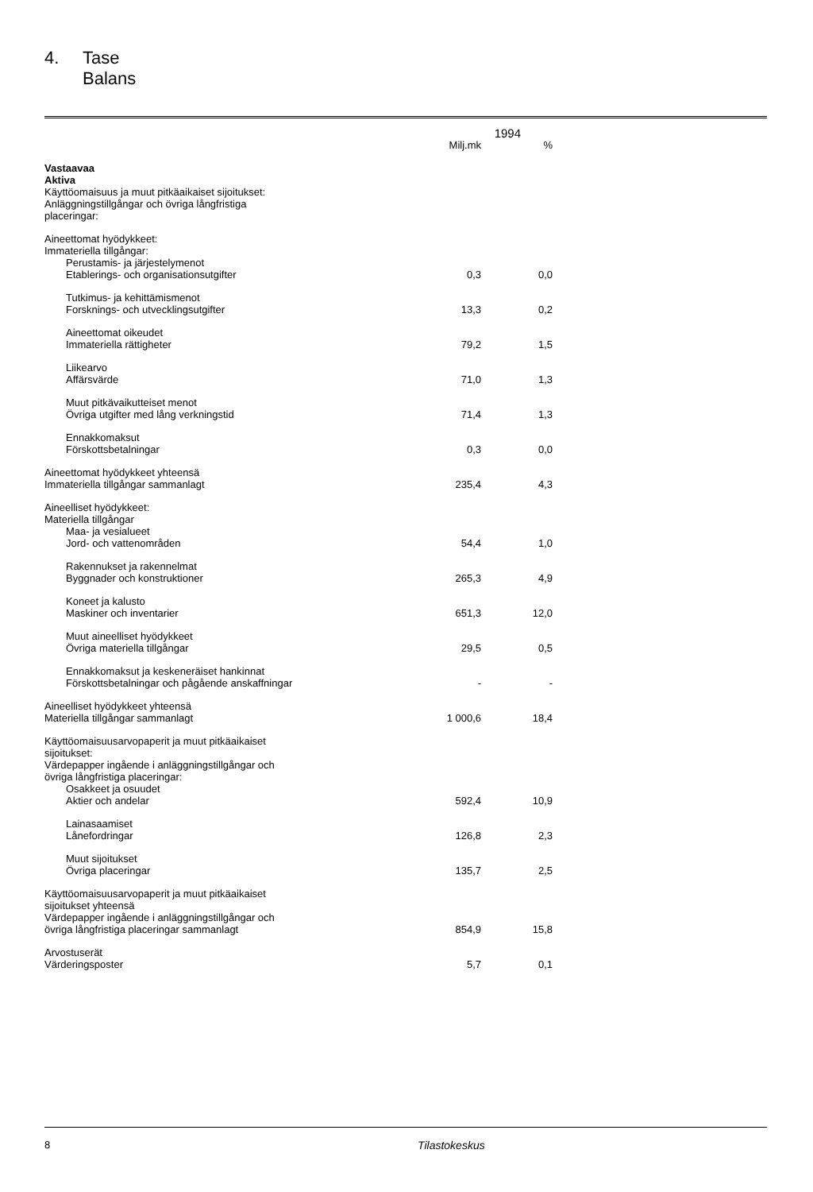4. Tase
Balans
| | 1994 | |
| | Milj.mk | % |
| Vastaavaa Aktiva Käyttöomaisuus ja muut pitkäaikaiset sijoitukset: Anläggningstillgångar och övriga långfristiga placeringar: | | |
| Aineettomat hyödykkeet: Immateriella tillgångar: | | |
| Perustamis- ja järjestelymenot Etablerings- och organisationsutgifter | 0,3 | 0,0 |
| Tutkimus- ja kehittämismenot Forsknings- och utvecklingsutgifter | 13,3 | 0,2 |
| Aineettomat oikeudet Immateriella rättigheter | 79,2 | 1,5 |
| Liikearvo Affärsvärde | 71,0 | 1,3 |
| Muut pitkävaikutteiset menot Övriga utgifter med lång verkningstid | 71,4 | 1,3 |
| Ennakkomaksut Förskottsbetalningar | 0,3 | 0,0 |
| Aineettomat hyödykkeet yhteensä Immateriella tillgångar sammanlagt | 235,4 | 4,3 |
| Aineelliset hyödykkeet: Materiella tillgångar | | |
| Maa- ja vesialueet Jord- och vattenområden | 54,4 | 1,0 |
| Rakennukset ja rakennelmat Byggnader och konstruktioner | 265,3 | 4,9 |
| Koneet ja kalusto Maskiner och inventarier | 651,3 | 12,0 |
| Muut aineelliset hyödykkeet Övriga materiella tillgångar | 29,5 | 0,5 |
| Ennakkomaksut ja keskeneräiset hankinnat Förskottsbetalningar och pågående anskaffningar | - | - |
| Aineelliset hyödykkeet yhteensä Materiella tillgångar sammanlagt | 1 000,6 | 18,4 |
| Käyttöomaisuusarvopaperit ja muut pitkäaikaiset sijoitukset: Värdepapper ingående i anläggningstillgångar och övriga långfristiga placeringar: | | |
| Osakkeet ja osuudet Aktier och andelar | 592,4 | 10,9 |
| Lainasaamiset Lånefordringar | 126,8 | 2,3 |
| Muut sijoitukset Övriga placeringar | 135,7 | 2,5 |
| Käyttöomaisuusarvopaperit ja muut pitkäaikaiset sijoitukset yhteensä Värdepapper ingående i anläggningstillgångar och övriga långfristiga placeringar sammanlagt | 854,9 | 15,8 |
| Arvostuserät Värderingsposter | 5,7 | 0,1 |
8 Tilastokeskus